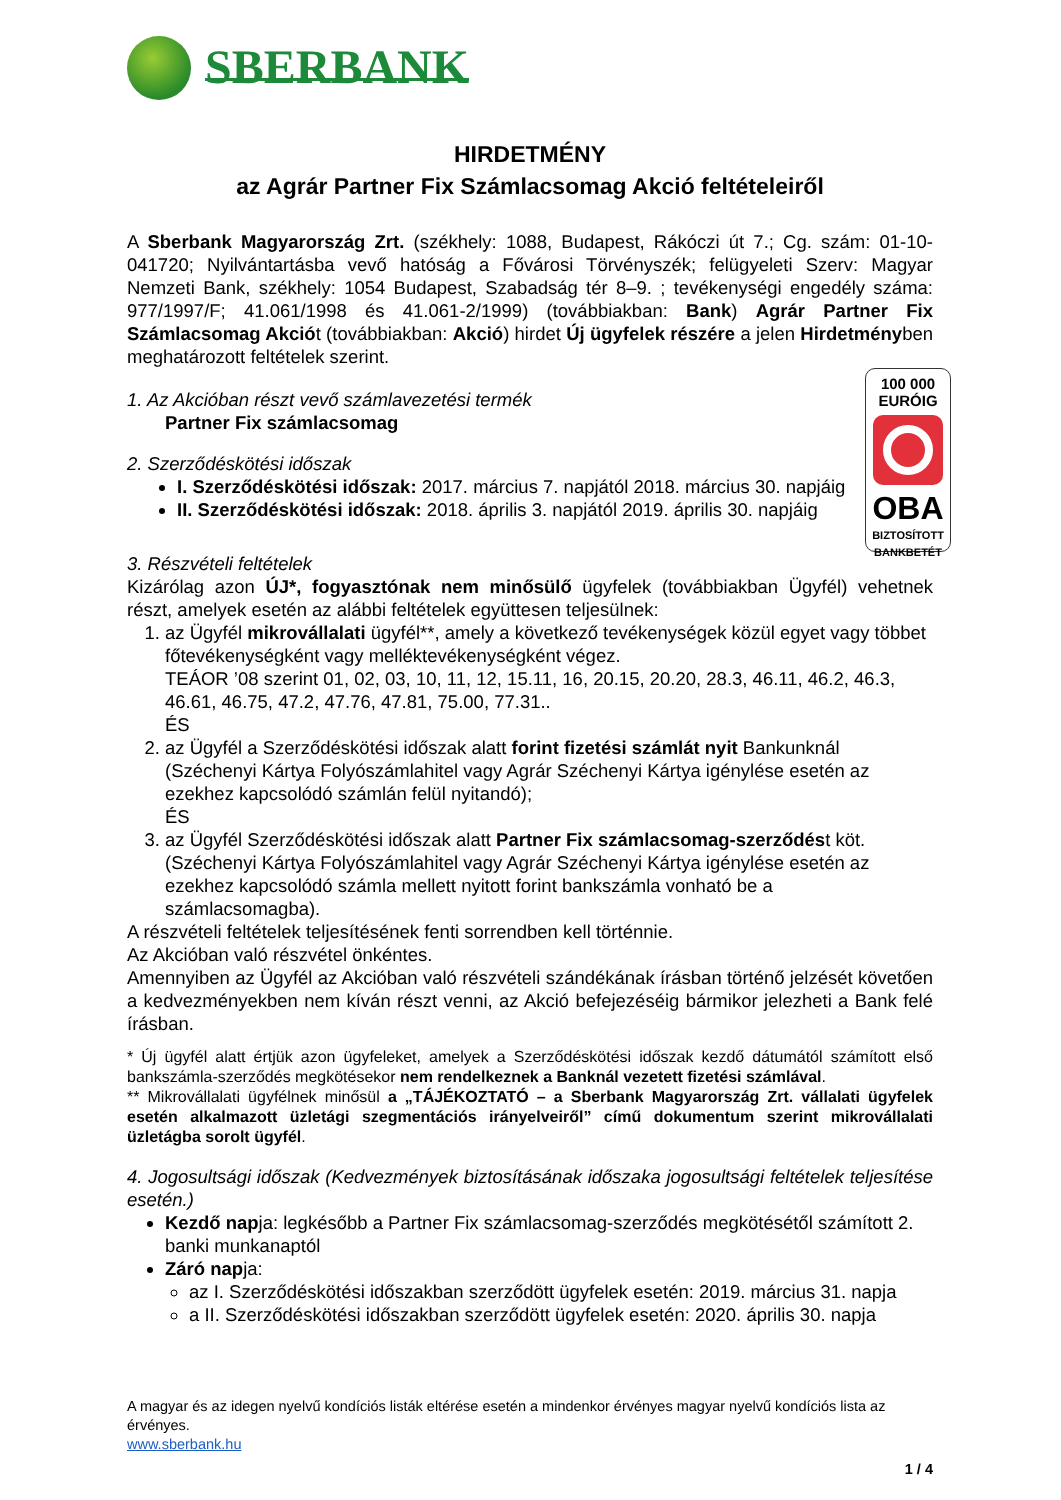SBERBANK
HIRDETMÉNY
az Agrár Partner Fix Számlacsomag Akció feltételeiről
A Sberbank Magyarország Zrt. (székhely: 1088, Budapest, Rákóczi út 7.; Cg. szám: 01-10-041720; Nyilvántartásba vevő hatóság a Fővárosi Törvényszék; felügyeleti Szerv: Magyar Nemzeti Bank, székhely: 1054 Budapest, Szabadság tér 8–9. ; tevékenységi engedély száma: 977/1997/F; 41.061/1998 és 41.061-2/1999) (továbbiakban: Bank) Agrár Partner Fix Számlacsomag Akciót (továbbiakban: Akció) hirdet Új ügyfelek részére a jelen Hirdetményben meghatározott feltételek szerint.
100 000
EURÓIG
OBA
BIZTOSÍTOTT
BANKBETÉT
1. Az Akcióban részt vevő számlavezetési termék
Partner Fix számlacsomag
2. Szerződéskötési időszak
I. Szerződéskötési időszak: 2017. március 7. napjától 2018. március 30. napjáig
II. Szerződéskötési időszak: 2018. április 3. napjától 2019. április 30. napjáig
3. Részvételi feltételek
Kizárólag azon ÚJ*, fogyasztónak nem minősülő ügyfelek (továbbiakban Ügyfél) vehetnek részt, amelyek esetén az alábbi feltételek együttesen teljesülnek:
1. az Ügyfél mikrovállalati ügyfél**, amely a következő tevékenységek közül egyet vagy többet főtevékenységként vagy melléktevékenységként végez.
TEÁOR ’08 szerint 01, 02, 03, 10, 11, 12, 15.11, 16, 20.15, 20.20, 28.3, 46.11, 46.2, 46.3, 46.61, 46.75, 47.2, 47.76, 47.81, 75.00, 77.31..
ÉS
2. az Ügyfél a Szerződéskötési időszak alatt forint fizetési számlát nyit Bankunknál (Széchenyi Kártya Folyószámlahitel vagy Agrár Széchenyi Kártya igénylése esetén az ezekhez kapcsolódó számlán felül nyitandó);
ÉS
3. az Ügyfél Szerződéskötési időszak alatt Partner Fix számlacsomag-szerződést köt. (Széchenyi Kártya Folyószámlahitel vagy Agrár Széchenyi Kártya igénylése esetén az ezekhez kapcsolódó számla mellett nyitott forint bankszámla vonható be a számlacsomagba).
A részvételi feltételek teljesítésének fenti sorrendben kell történnie.
Az Akcióban való részvétel önkéntes.
Amennyiben az Ügyfél az Akcióban való részvételi szándékának írásban történő jelzését követően a kedvezményekben nem kíván részt venni, az Akció befejezéséig bármikor jelezheti a Bank felé írásban.
* Új ügyfél alatt értjük azon ügyfeleket, amelyek a Szerződéskötési időszak kezdő dátumától számított első bankszámla-szerződés megkötésekor nem rendelkeznek a Banknál vezetett fizetési számlával.
** Mikrovállalati ügyfélnek minősül a „TÁJÉKOZTATÓ – a Sberbank Magyarország Zrt. vállalati ügyfelek esetén alkalmazott üzletági szegmentációs irányelveiről” című dokumentum szerint mikrovállalati üzletágba sorolt ügyfél.
4. Jogosultsági időszak (Kedvezmények biztosításának időszaka jogosultsági feltételek teljesítése esetén.)
Kezdő napja: legkésőbb a Partner Fix számlacsomag-szerződés megkötésétől számított 2. banki munkanaptól
Záró napja:
az I. Szerződéskötési időszakban szerződött ügyfelek esetén: 2019. március 31. napja
a II. Szerződéskötési időszakban szerződött ügyfelek esetén: 2020. április 30. napja
A magyar és az idegen nyelvű kondíciós listák eltérése esetén a mindenkor érvényes magyar nyelvű kondíciós lista az érvényes.
www.sberbank.hu
1 / 4